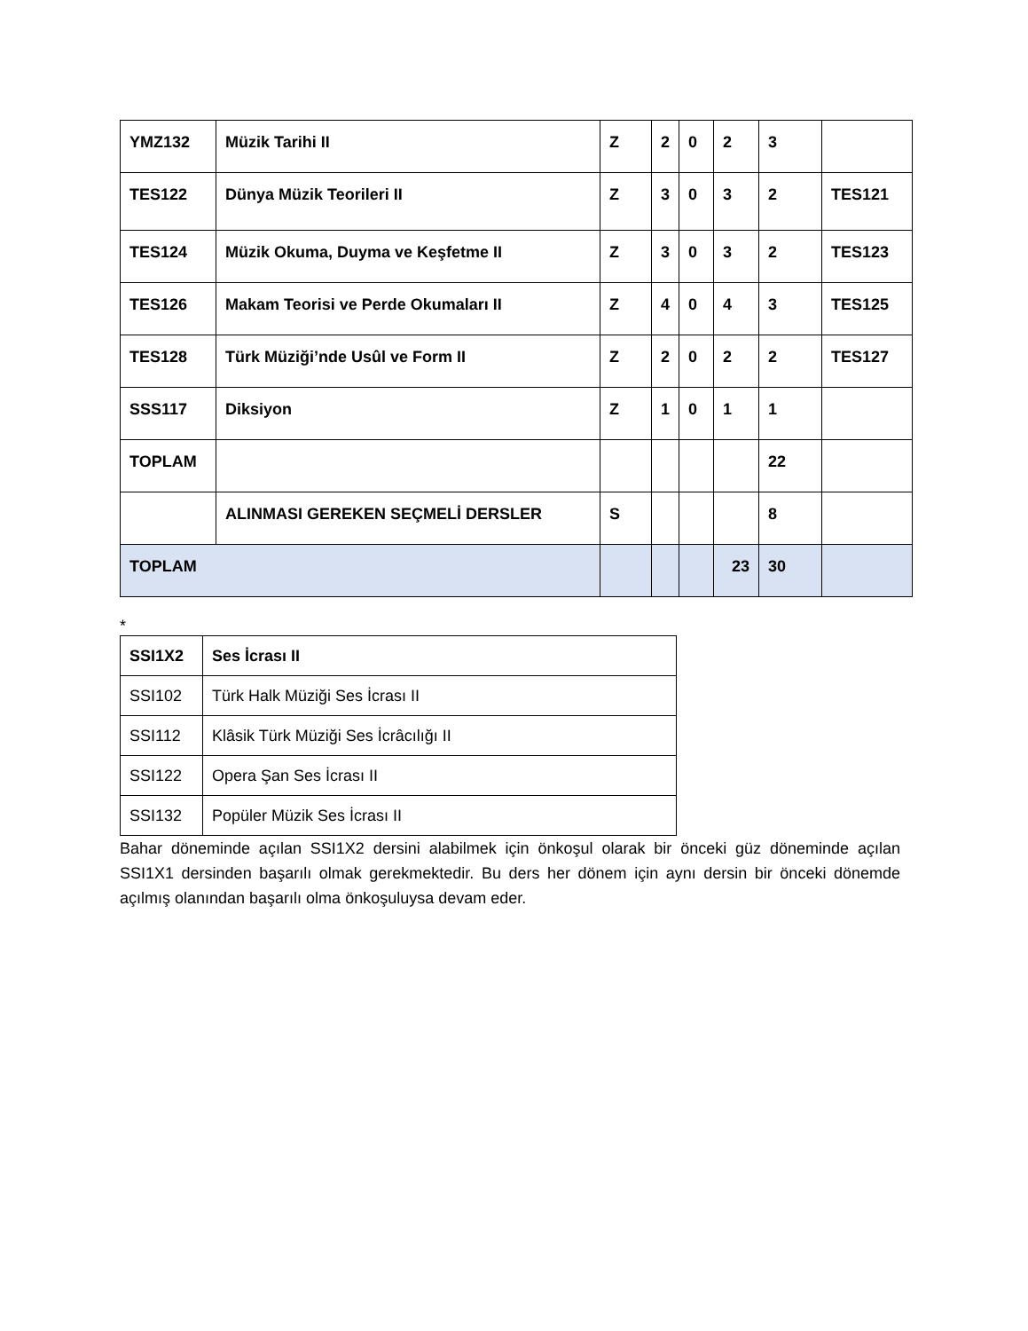| YMZ132 | Müzik Tarihi II | Z | 2 | 0 | 2 | 3 | |
| TES122 | Dünya Müzik Teorileri II | Z | 3 | 0 | 3 | 2 | TES121 |
| TES124 | Müzik Okuma, Duyma ve Keşfetme II | Z | 3 | 0 | 3 | 2 | TES123 |
| TES126 | Makam Teorisi ve Perde Okumaları II | Z | 4 | 0 | 4 | 3 | TES125 |
| TES128 | Türk Müziği’nde Usûl ve Form II | Z | 2 | 0 | 2 | 2 | TES127 |
| SSS117 | Diksiyon | Z | 1 | 0 | 1 | 1 | |
| TOPLAM | | | | | | 22 | |
| | ALINMASI GEREKEN SEÇMELİ DERSLER | S | | | | 8 | |
| TOPLAM | | | | | 23 | 30 | |
*
| SSI1X2 | Ses İcrası II |
| SSI102 | Türk Halk Müziği Ses İcrası II |
| SSI112 | Klâsik Türk Müziği Ses İcrâcılığı II |
| SSI122 | Opera Şan Ses İcrası II |
| SSI132 | Popüler Müzik Ses İcrası II |
Bahar döneminde açılan SSI1X2 dersini alabilmek için önkoşul olarak bir önceki güz döneminde açılan SSI1X1 dersinden başarılı olmak gerekmektedir. Bu ders her dönem için aynı dersin bir önceki dönemde açılmış olanından başarılı olma önkoşuluysa devam eder.